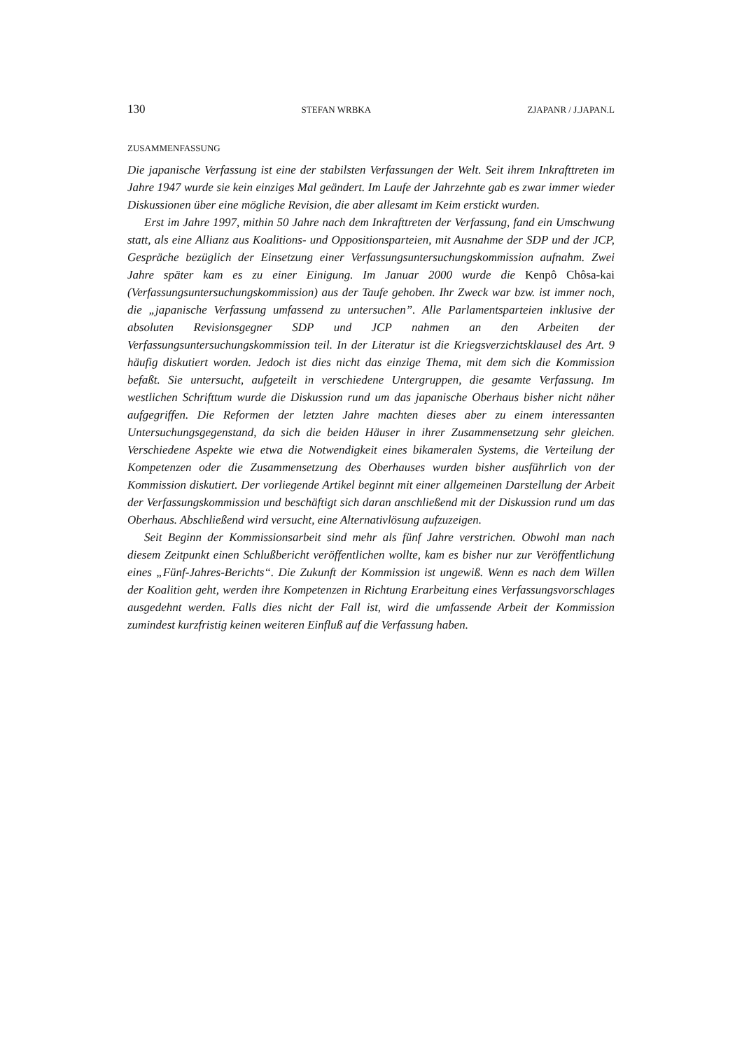130 STEFAN WRBKA ZJAPANR / J.JAPAN.L
ZUSAMMENFASSUNG
Die japanische Verfassung ist eine der stabilsten Verfassungen der Welt. Seit ihrem Inkrafttreten im Jahre 1947 wurde sie kein einziges Mal geändert. Im Laufe der Jahrzehnte gab es zwar immer wieder Diskussionen über eine mögliche Revision, die aber allesamt im Keim erstickt wurden.
Erst im Jahre 1997, mithin 50 Jahre nach dem Inkrafttreten der Verfassung, fand ein Umschwung statt, als eine Allianz aus Koalitions- und Oppositionsparteien, mit Ausnahme der SDP und der JCP, Gespräche bezüglich der Einsetzung einer Verfassungsuntersuchungskommission aufnahm. Zwei Jahre später kam es zu einer Einigung. Im Januar 2000 wurde die Kenpô Chôsa-kai (Verfassungsuntersuchungskommission) aus der Taufe gehoben. Ihr Zweck war bzw. ist immer noch, die „japanische Verfassung umfassend zu untersuchen”. Alle Parlamentsparteien inklusive der absoluten Revisionsgegner SDP und JCP nahmen an den Arbeiten der Verfassungsuntersuchungskommission teil. In der Literatur ist die Kriegsverzichtsklausel des Art. 9 häufig diskutiert worden. Jedoch ist dies nicht das einzige Thema, mit dem sich die Kommission befaßt. Sie untersucht, aufgeteilt in verschiedene Untergruppen, die gesamte Verfassung. Im westlichen Schrifttum wurde die Diskussion rund um das japanische Oberhaus bisher nicht näher aufgegriffen. Die Reformen der letzten Jahre machten dieses aber zu einem interessanten Untersuchungsgegenstand, da sich die beiden Häuser in ihrer Zusammensetzung sehr gleichen. Verschiedene Aspekte wie etwa die Notwendigkeit eines bikameralen Systems, die Verteilung der Kompetenzen oder die Zusammensetzung des Oberhauses wurden bisher ausführlich von der Kommission diskutiert. Der vorliegende Artikel beginnt mit einer allgemeinen Darstellung der Arbeit der Verfassungskommission und beschäftigt sich daran anschließend mit der Diskussion rund um das Oberhaus. Abschließend wird versucht, eine Alternativlösung aufzuzeigen.
Seit Beginn der Kommissionsarbeit sind mehr als fünf Jahre verstrichen. Obwohl man nach diesem Zeitpunkt einen Schlußbericht veröffentlichen wollte, kam es bisher nur zur Veröffentlichung eines „Fünf-Jahres-Berichts“. Die Zukunft der Kommission ist ungewiß. Wenn es nach dem Willen der Koalition geht, werden ihre Kompetenzen in Richtung Erarbeitung eines Verfassungsvorschlages ausgedehnt werden. Falls dies nicht der Fall ist, wird die umfassende Arbeit der Kommission zumindest kurzfristig keinen weiteren Einfluß auf die Verfassung haben.